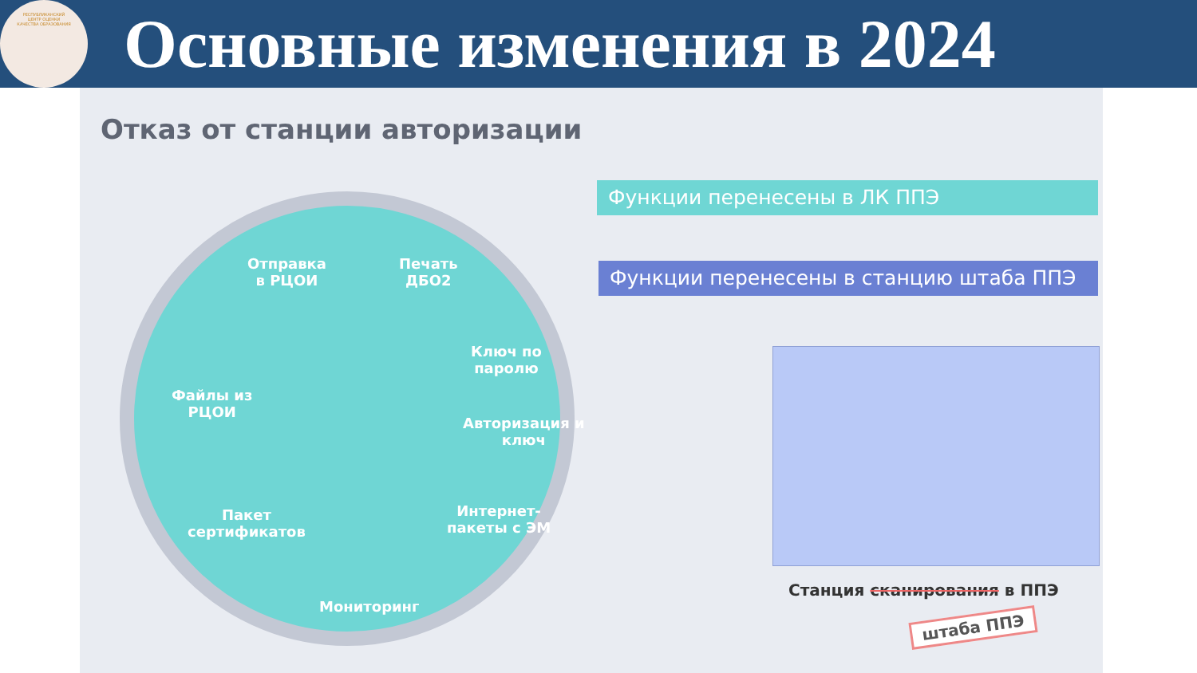РЕСПУБЛИКАНСКИЙ
ЦЕНТР ОЦЕНКИ
КАЧЕСТВА ОБРАЗОВАНИЯ
Основные изменения в 2024
Отказ от станции авторизации
Отправка
в РЦОИ
Печать
ДБО2
Ключ по
паролю
Авторизация и
ключ
Интернет-
пакеты с ЭМ
Мониторинг
Пакет
сертификатов
Файлы из
РЦОИ
Функции перенесены в ЛК ППЭ
Функции перенесены в станцию штаба ППЭ
Станция сканирования в ППЭ
штаба ППЭ